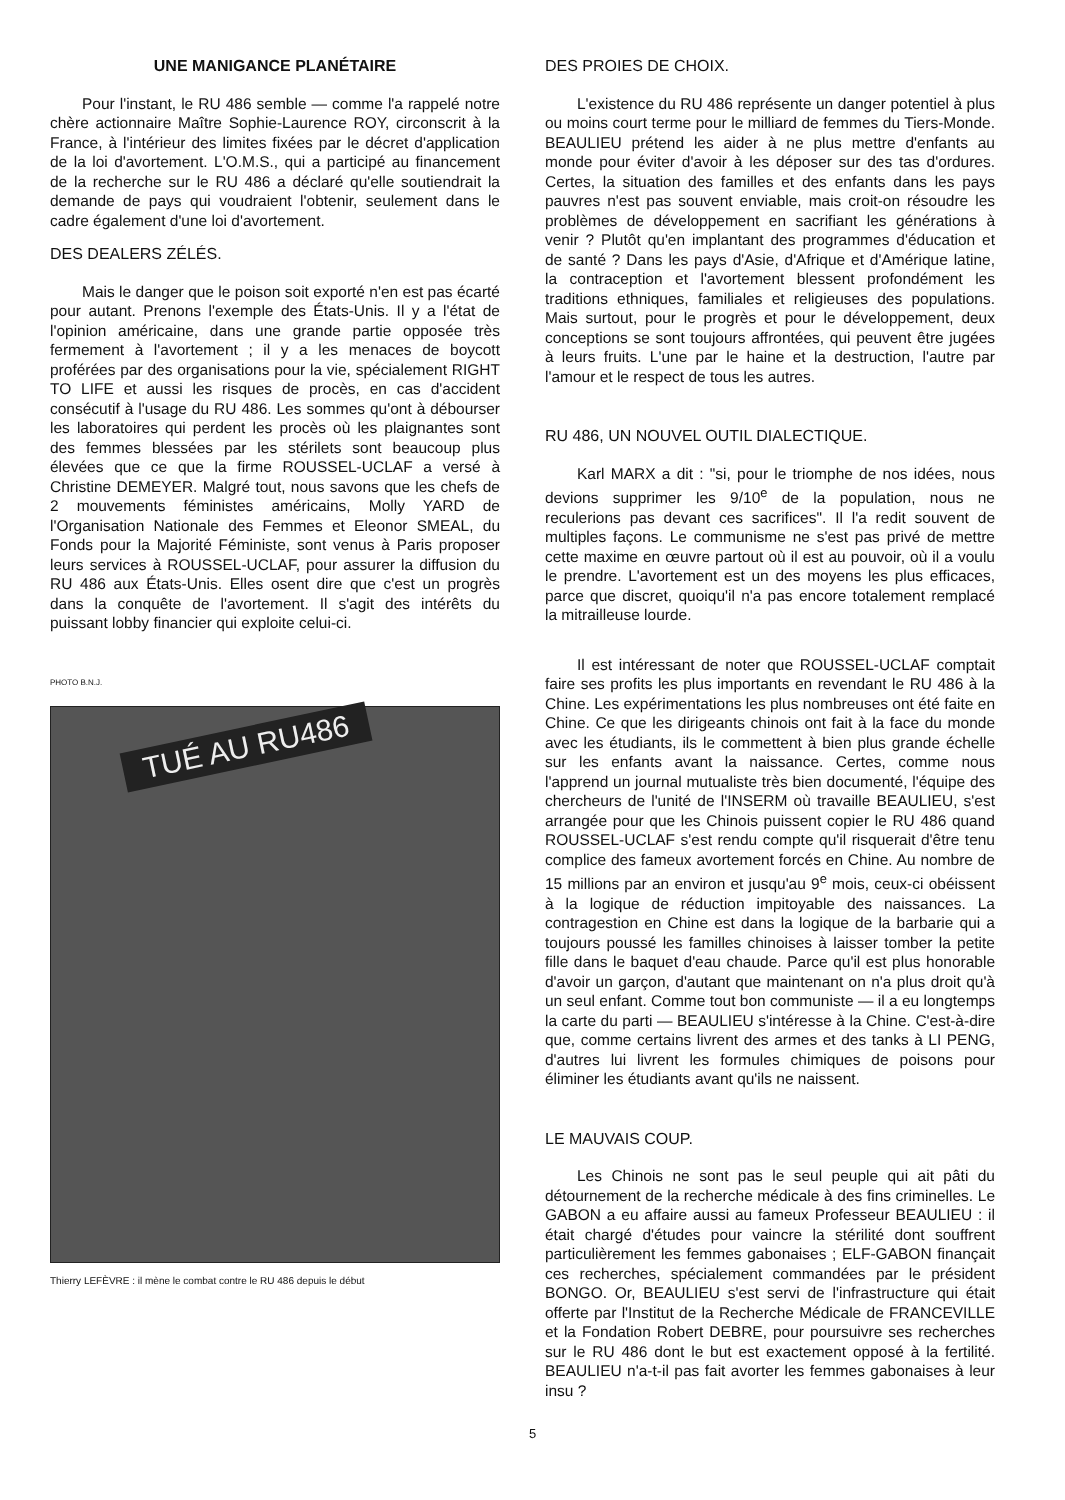UNE MANIGANCE PLANÉTAIRE
Pour l'instant, le RU 486 semble — comme l'a rappelé notre chère actionnaire Maître Sophie-Laurence ROY, circonscrit à la France, à l'intérieur des limites fixées par le décret d'application de la loi d'avortement. L'O.M.S., qui a participé au financement de la recherche sur le RU 486 a déclaré qu'elle soutiendrait la demande de pays qui voudraient l'obtenir, seulement dans le cadre également d'une loi d'avortement.
DES DEALERS ZÉLÉS.
Mais le danger que le poison soit exporté n'en est pas écarté pour autant. Prenons l'exemple des États-Unis. Il y a l'état de l'opinion américaine, dans une grande partie opposée très fermement à l'avortement ; il y a les menaces de boycott proférées par des organisations pour la vie, spécialement RIGHT TO LIFE et aussi les risques de procès, en cas d'accident consécutif à l'usage du RU 486. Les sommes qu'ont à débourser les laboratoires qui perdent les procès où les plaignantes sont des femmes blessées par les stérilets sont beaucoup plus élevées que ce que la firme ROUSSEL-UCLAF a versé à Christine DEMEYER. Malgré tout, nous savons que les chefs de 2 mouvements féministes américains, Molly YARD de l'Organisation Nationale des Femmes et Eleonor SMEAL, du Fonds pour la Majorité Féministe, sont venus à Paris proposer leurs services à ROUSSEL-UCLAF, pour assurer la diffusion du RU 486 aux États-Unis. Elles osent dire que c'est un progrès dans la conquête de l'avortement. Il s'agit des intérêts du puissant lobby financier qui exploite celui-ci.
PHOTO B.N.J.
TUÉ AU RU486
Thierry LEFÈVRE : il mène le combat contre le RU 486 depuis le début
DES PROIES DE CHOIX.
L'existence du RU 486 représente un danger potentiel à plus ou moins court terme pour le milliard de femmes du Tiers-Monde. BEAULIEU prétend les aider à ne plus mettre d'enfants au monde pour éviter d'avoir à les déposer sur des tas d'ordures. Certes, la situation des familles et des enfants dans les pays pauvres n'est pas souvent enviable, mais croit-on résoudre les problèmes de développement en sacrifiant les générations à venir ? Plutôt qu'en implantant des programmes d'éducation et de santé ? Dans les pays d'Asie, d'Afrique et d'Amérique latine, la contraception et l'avortement blessent profondément les traditions ethniques, familiales et religieuses des populations. Mais surtout, pour le progrès et pour le développement, deux conceptions se sont toujours affrontées, qui peuvent être jugées à leurs fruits. L'une par le haine et la destruction, l'autre par l'amour et le respect de tous les autres.
RU 486, UN NOUVEL OUTIL DIALECTIQUE.
Karl MARX a dit : "si, pour le triomphe de nos idées, nous devions supprimer les 9/10<sup>e</sup> de la population, nous ne reculerions pas devant ces sacrifices". Il l'a redit souvent de multiples façons. Le communisme ne s'est pas privé de mettre cette maxime en œuvre partout où il est au pouvoir, où il a voulu le prendre. L'avortement est un des moyens les plus efficaces, parce que discret, quoiqu'il n'a pas encore totalement remplacé la mitrailleuse lourde.
Il est intéressant de noter que ROUSSEL-UCLAF comptait faire ses profits les plus importants en revendant le RU 486 à la Chine. Les expérimentations les plus nombreuses ont été faite en Chine. Ce que les dirigeants chinois ont fait à la face du monde avec les étudiants, ils le commettent à bien plus grande échelle sur les enfants avant la naissance. Certes, comme nous l'apprend un journal mutualiste très bien documenté, l'équipe des chercheurs de l'unité de l'INSERM où travaille BEAULIEU, s'est arrangée pour que les Chinois puissent copier le RU 486 quand ROUSSEL-UCLAF s'est rendu compte qu'il risquerait d'être tenu complice des fameux avortement forcés en Chine. Au nombre de 15 millions par an environ et jusqu'au 9<sup>e</sup> mois, ceux-ci obéissent à la logique de réduction impitoyable des naissances. La contragestion en Chine est dans la logique de la barbarie qui a toujours poussé les familles chinoises à laisser tomber la petite fille dans le baquet d'eau chaude. Parce qu'il est plus honorable d'avoir un garçon, d'autant que maintenant on n'a plus droit qu'à un seul enfant. Comme tout bon communiste — il a eu longtemps la carte du parti — BEAULIEU s'intéresse à la Chine. C'est-à-dire que, comme certains livrent des armes et des tanks à LI PENG, d'autres lui livrent les formules chimiques de poisons pour éliminer les étudiants avant qu'ils ne naissent.
LE MAUVAIS COUP.
Les Chinois ne sont pas le seul peuple qui ait pâti du détournement de la recherche médicale à des fins criminelles. Le GABON a eu affaire aussi au fameux Professeur BEAULIEU : il était chargé d'études pour vaincre la stérilité dont souffrent particulièrement les femmes gabonaises ; ELF-GABON finançait ces recherches, spécialement commandées par le président BONGO. Or, BEAULIEU s'est servi de l'infrastructure qui était offerte par l'Institut de la Recherche Médicale de FRANCEVILLE et la Fondation Robert DEBRE, pour poursuivre ses recherches sur le RU 486 dont le but est exactement opposé à la fertilité. BEAULIEU n'a-t-il pas fait avorter les femmes gabonaises à leur insu ?
5